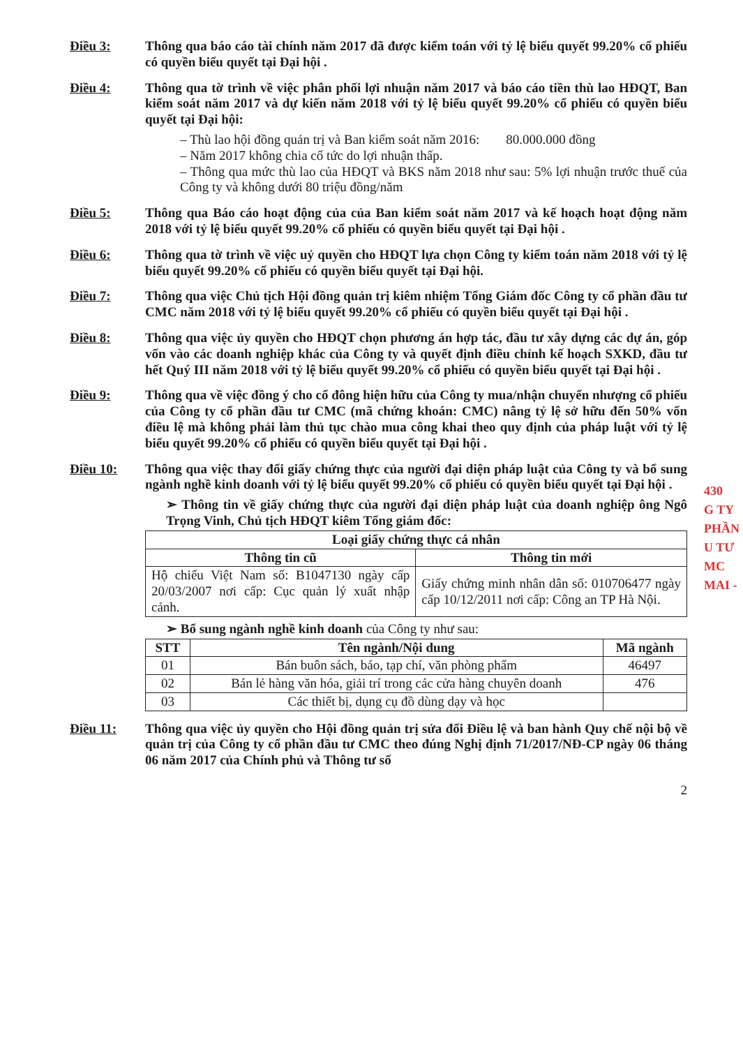Điều 3:
Thông qua báo cáo tài chính năm 2017 đã được kiểm toán với tỷ lệ biểu quyết 99.20% cổ phiếu có quyền biểu quyết tại Đại hội .
Điều 4:
Thông qua tờ trình về việc phân phối lợi nhuận năm 2017 và báo cáo tiền thù lao HĐQT, Ban kiểm soát năm 2017 và dự kiến năm 2018 với tỷ lệ biểu quyết 99.20% cổ phiếu có quyền biểu quyết tại Đại hội:
– Thù lao hội đồng quản trị và Ban kiểm soát năm 2016: 80.000.000 đồng
– Năm 2017 không chia cổ tức do lợi nhuận thấp.
– Thông qua mức thù lao của HĐQT và BKS năm 2018 như sau: 5% lợi nhuận trước thuế của Công ty và không dưới 80 triệu đồng/năm
Điều 5:
Thông qua Báo cáo hoạt động của của Ban kiểm soát năm 2017 và kế hoạch hoạt động năm 2018 với tỷ lệ biểu quyết 99.20% cổ phiếu có quyền biểu quyết tại Đại hội .
Điều 6:
Thông qua tờ trình về việc uỷ quyền cho HĐQT lựa chọn Công ty kiểm toán năm 2018 với tỷ lệ biểu quyết 99.20% cổ phiếu có quyền biểu quyết tại Đại hội.
Điều 7:
Thông qua việc Chủ tịch Hội đồng quản trị kiêm nhiệm Tổng Giám đốc Công ty cổ phần đầu tư CMC năm 2018 với tỷ lệ biểu quyết 99.20% cổ phiếu có quyền biểu quyết tại Đại hội .
Điều 8:
Thông qua việc ủy quyền cho HĐQT chọn phương án hợp tác, đầu tư xây dựng các dự án, góp vốn vào các doanh nghiệp khác của Công ty và quyết định điều chỉnh kế hoạch SXKD, đầu tư hết Quý III năm 2018 với tỷ lệ biểu quyết 99.20% cổ phiếu có quyền biểu quyết tại Đại hội .
Điều 9:
Thông qua về việc đồng ý cho cổ đông hiện hữu của Công ty mua/nhận chuyển nhượng cổ phiếu của Công ty cổ phần đầu tư CMC (mã chứng khoán: CMC) nâng tỷ lệ sở hữu đến 50% vốn điều lệ mà không phải làm thủ tục chào mua công khai theo quy định của pháp luật với tỷ lệ biểu quyết 99.20% cổ phiếu có quyền biểu quyết tại Đại hội .
Điều 10:
Thông qua việc thay đổi giấy chứng thực của người đại diện pháp luật của Công ty và bổ sung ngành nghề kinh doanh với tỷ lệ biểu quyết 99.20% cổ phiếu có quyền biểu quyết tại Đại hội .
➢ Thông tin về giấy chứng thực của người đại diện pháp luật của doanh nghiệp ông Ngô Trọng Vinh, Chủ tịch HĐQT kiêm Tổng giám đốc:
| Loại giấy chứng thực cá nhân | |
| --- | --- |
| Thông tin cũ | Thông tin mới |
| Hộ chiếu Việt Nam số: B1047130 ngày cấp 20/03/2007 nơi cấp: Cục quản lý xuất nhập cảnh. | Giấy chứng minh nhân dân số: 010706477 ngày cấp 10/12/2011 nơi cấp: Công an TP Hà Nội. |
➢ Bổ sung ngành nghề kinh doanh của Công ty như sau:
| STT | Tên ngành/Nội dung | Mã ngành |
| --- | --- | --- |
| 01 | Bán buôn sách, báo, tạp chí, văn phòng phẩm | 46497 |
| 02 | Bán lẻ hàng văn hóa, giải trí trong các cửa hàng chuyên doanh | 476 |
| 03 | Các thiết bị, dụng cụ đồ dùng dạy và học | |
Điều 11:
Thông qua việc ủy quyền cho Hội đồng quản trị sửa đổi Điều lệ và ban hành Quy chế nội bộ về quản trị của Công ty cổ phần đầu tư CMC theo đúng Nghị định 71/2017/NĐ-CP ngày 06 tháng 06 năm 2017 của Chính phủ và Thông tư số
2
430
G TY
PHẦN
U TƯ
MC
MAI -